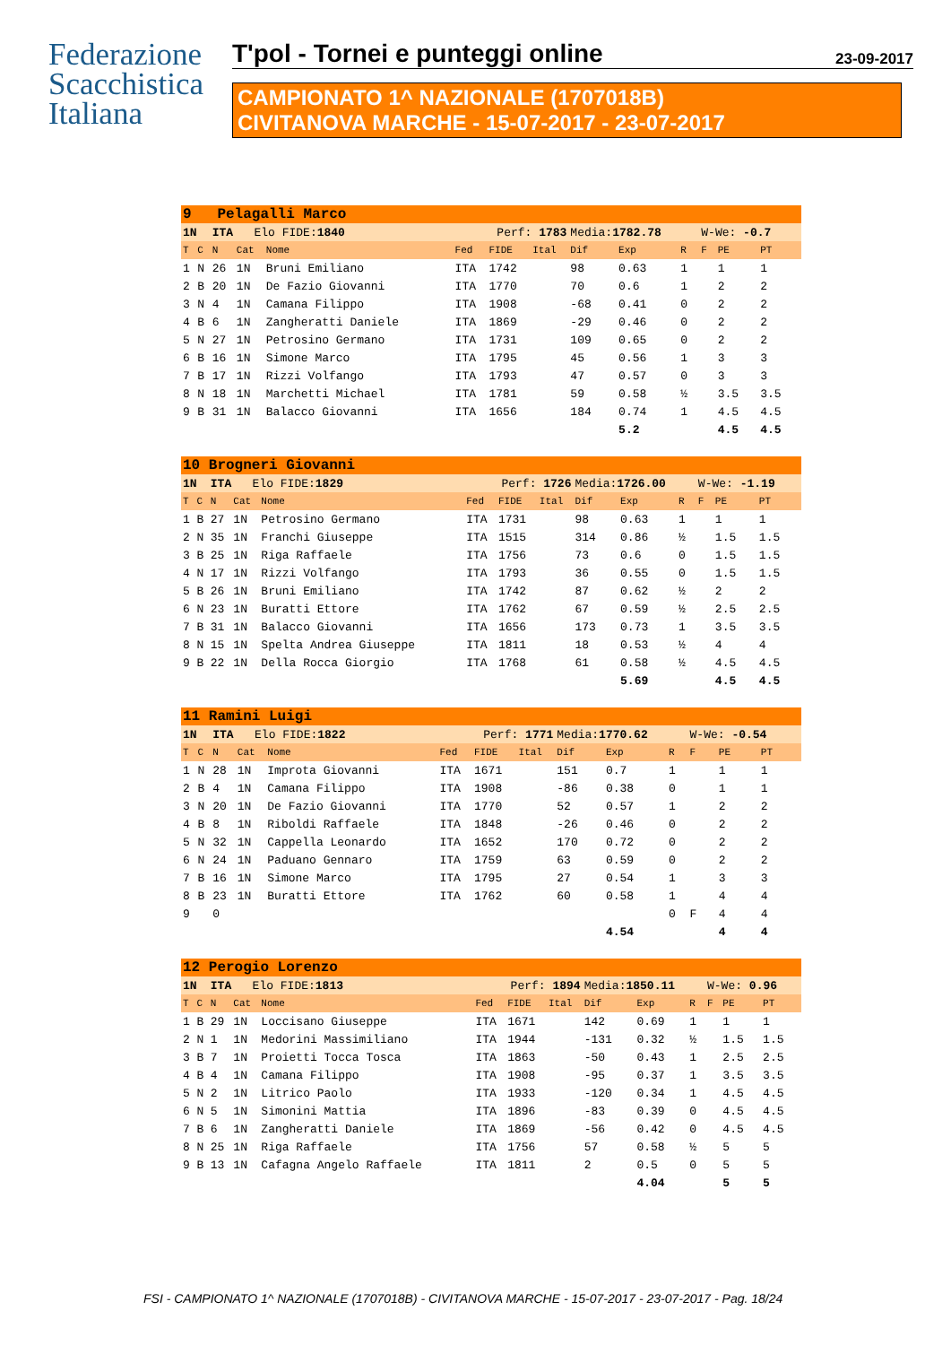Federazione
Scacchistica
Italiana
T'pol - Tornei e punteggi online 23-09-2017
CAMPIONATO 1^ NAZIONALE (1707018B)
CIVITANOVA MARCHE - 15-07-2017 - 23-07-2017
| 9 Pelagalli Marco | | | | | | | | | | | | | |
| --- | --- | --- | --- | --- | --- | --- | --- | --- | --- | --- | --- | --- | --- |
| 1N | | ITA Elo FIDE: 1840 | | | Perf: 1783 | | | Media: 1782.78 | | | W-We: -0.7 | | |
| T | C | N | Cat | Nome | Fed | FIDE | Ital | Dif | Exp | R | F | PE | PT |
| 1 | N | 26 | 1N | Bruni Emiliano | ITA | 1742 | | 98 | 0.63 | 1 | | 1 | 1 |
| 2 | B | 20 | 1N | De Fazio Giovanni | ITA | 1770 | | 70 | 0.6 | 1 | | 2 | 2 |
| 3 | N | 4 | 1N | Camana Filippo | ITA | 1908 | | -68 | 0.41 | 0 | | 2 | 2 |
| 4 | B | 6 | 1N | Zangheratti Daniele | ITA | 1869 | | -29 | 0.46 | 0 | | 2 | 2 |
| 5 | N | 27 | 1N | Petrosino Germano | ITA | 1731 | | 109 | 0.65 | 0 | | 2 | 2 |
| 6 | B | 16 | 1N | Simone Marco | ITA | 1795 | | 45 | 0.56 | 1 | | 3 | 3 |
| 7 | B | 17 | 1N | Rizzi Volfango | ITA | 1793 | | 47 | 0.57 | 0 | | 3 | 3 |
| 8 | N | 18 | 1N | Marchetti Michael | ITA | 1781 | | 59 | 0.58 | ½ | | 3.5 | 3.5 |
| 9 | B | 31 | 1N | Balacco Giovanni | ITA | 1656 | | 184 | 0.74 | 1 | | 4.5 | 4.5 |
| | | | | | | | | | 5.2 | | | 4.5 | 4.5 |
| 10 Brogneri Giovanni | | | | | | | | | | | | | |
| --- | --- | --- | --- | --- | --- | --- | --- | --- | --- | --- | --- | --- | --- |
| 1N | | ITA Elo FIDE: 1829 | | | Perf: 1726 | | | Media: 1726.00 | | | W-We: -1.19 | | |
| T | C | N | Cat | Nome | Fed | FIDE | Ital | Dif | Exp | R | F | PE | PT |
| 1 | B | 27 | 1N | Petrosino Germano | ITA | 1731 | | 98 | 0.63 | 1 | | 1 | 1 |
| 2 | N | 35 | 1N | Franchi Giuseppe | ITA | 1515 | | 314 | 0.86 | ½ | | 1.5 | 1.5 |
| 3 | B | 25 | 1N | Riga Raffaele | ITA | 1756 | | 73 | 0.6 | 0 | | 1.5 | 1.5 |
| 4 | N | 17 | 1N | Rizzi Volfango | ITA | 1793 | | 36 | 0.55 | 0 | | 1.5 | 1.5 |
| 5 | B | 26 | 1N | Bruni Emiliano | ITA | 1742 | | 87 | 0.62 | ½ | | 2 | 2 |
| 6 | N | 23 | 1N | Buratti Ettore | ITA | 1762 | | 67 | 0.59 | ½ | | 2.5 | 2.5 |
| 7 | B | 31 | 1N | Balacco Giovanni | ITA | 1656 | | 173 | 0.73 | 1 | | 3.5 | 3.5 |
| 8 | N | 15 | 1N | Spelta Andrea Giuseppe | ITA | 1811 | | 18 | 0.53 | ½ | | 4 | 4 |
| 9 | B | 22 | 1N | Della Rocca Giorgio | ITA | 1768 | | 61 | 0.58 | ½ | | 4.5 | 4.5 |
| | | | | | | | | | 5.69 | | | 4.5 | 4.5 |
| 11 Ramini Luigi | | | | | | | | | | | | | |
| --- | --- | --- | --- | --- | --- | --- | --- | --- | --- | --- | --- | --- | --- |
| 1N | | ITA Elo FIDE: 1822 | | | Perf: 1771 | | | Media: 1770.62 | | | W-We: -0.54 | | |
| T | C | N | Cat | Nome | Fed | FIDE | Ital | Dif | Exp | R | F | PE | PT |
| 1 | N | 28 | 1N | Improta Giovanni | ITA | 1671 | | 151 | 0.7 | 1 | | 1 | 1 |
| 2 | B | 4 | 1N | Camana Filippo | ITA | 1908 | | -86 | 0.38 | 0 | | 1 | 1 |
| 3 | N | 20 | 1N | De Fazio Giovanni | ITA | 1770 | | 52 | 0.57 | 1 | | 2 | 2 |
| 4 | B | 8 | 1N | Riboldi Raffaele | ITA | 1848 | | -26 | 0.46 | 0 | | 2 | 2 |
| 5 | N | 32 | 1N | Cappella Leonardo | ITA | 1652 | | 170 | 0.72 | 0 | | 2 | 2 |
| 6 | N | 24 | 1N | Paduano Gennaro | ITA | 1759 | | 63 | 0.59 | 0 | | 2 | 2 |
| 7 | B | 16 | 1N | Simone Marco | ITA | 1795 | | 27 | 0.54 | 1 | | 3 | 3 |
| 8 | B | 23 | 1N | Buratti Ettore | ITA | 1762 | | 60 | 0.58 | 1 | | 4 | 4 |
| 9 | | 0 | | | | | | | | 0 | F | 4 | 4 |
| | | | | | | | | | 4.54 | | | 4 | 4 |
| 12 Perogio Lorenzo | | | | | | | | | | | | | |
| --- | --- | --- | --- | --- | --- | --- | --- | --- | --- | --- | --- | --- | --- |
| 1N | | ITA Elo FIDE: 1813 | | | Perf: 1894 | | | Media: 1850.11 | | | W-We: 0.96 | | |
| T | C | N | Cat | Nome | Fed | FIDE | Ital | Dif | Exp | R | F | PE | PT |
| 1 | B | 29 | 1N | Loccisano Giuseppe | ITA | 1671 | | 142 | 0.69 | 1 | | 1 | 1 |
| 2 | N | 1 | 1N | Medorini Massimiliano | ITA | 1944 | | -131 | 0.32 | ½ | | 1.5 | 1.5 |
| 3 | B | 7 | 1N | Proietti Tocca Tosca | ITA | 1863 | | -50 | 0.43 | 1 | | 2.5 | 2.5 |
| 4 | B | 4 | 1N | Camana Filippo | ITA | 1908 | | -95 | 0.37 | 1 | | 3.5 | 3.5 |
| 5 | N | 2 | 1N | Litrico Paolo | ITA | 1933 | | -120 | 0.34 | 1 | | 4.5 | 4.5 |
| 6 | N | 5 | 1N | Simonini Mattia | ITA | 1896 | | -83 | 0.39 | 0 | | 4.5 | 4.5 |
| 7 | B | 6 | 1N | Zangheratti Daniele | ITA | 1869 | | -56 | 0.42 | 0 | | 4.5 | 4.5 |
| 8 | N | 25 | 1N | Riga Raffaele | ITA | 1756 | | 57 | 0.58 | ½ | | 5 | 5 |
| 9 | B | 13 | 1N | Cafagna Angelo Raffaele | ITA | 1811 | | 2 | 0.5 | 0 | | 5 | 5 |
| | | | | | | | | | 4.04 | | | 5 | 5 |
FSI - CAMPIONATO 1^ NAZIONALE (1707018B) - CIVITANOVA MARCHE - 15-07-2017 - 23-07-2017 - Pag. 18/24